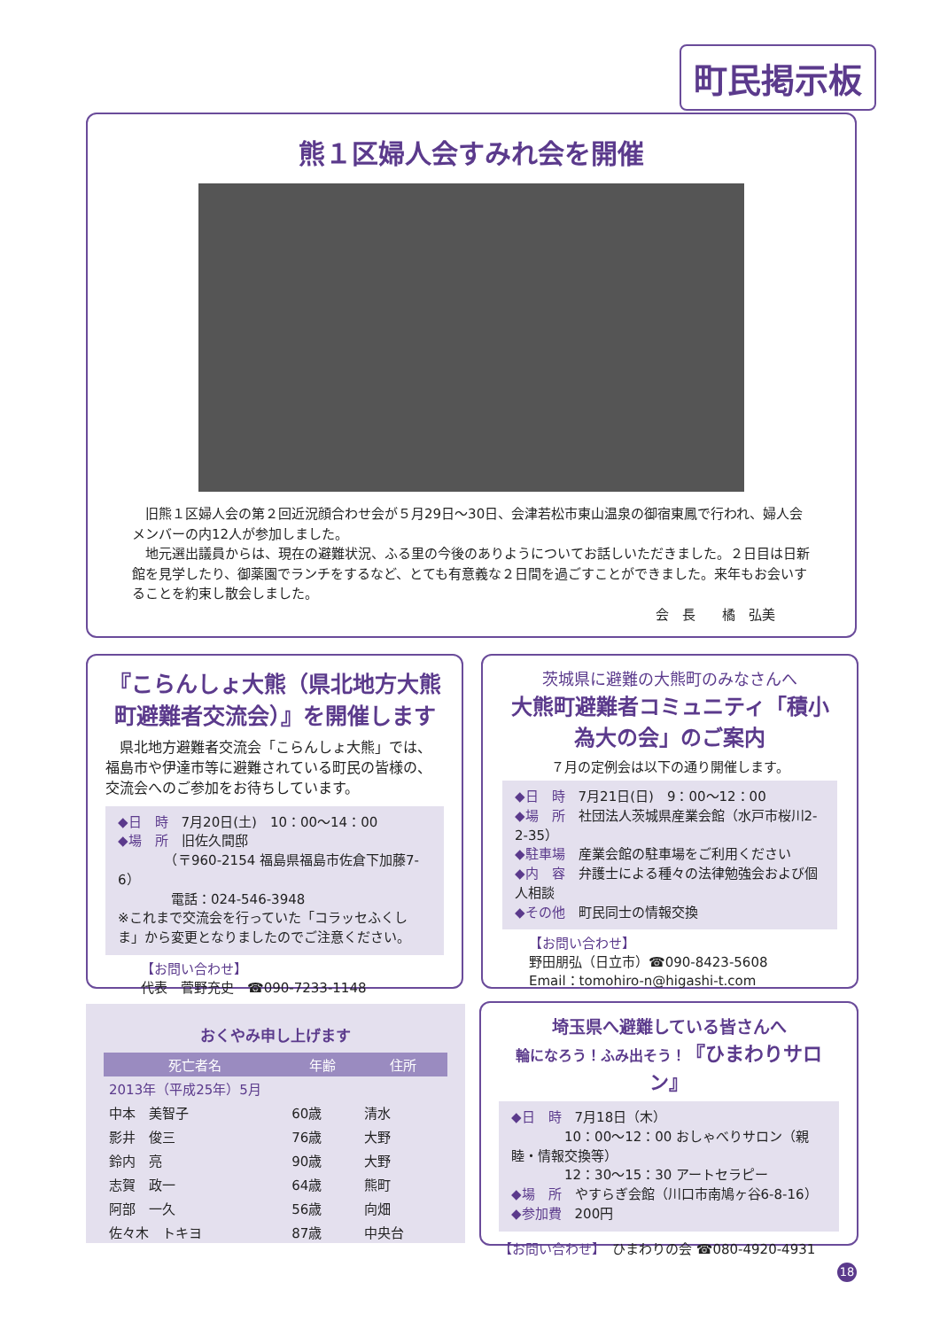町民掲示板
熊１区婦人会すみれ会を開催
　旧熊１区婦人会の第２回近況顔合わせ会が５月29日～30日、会津若松市東山温泉の御宿東鳳で行われ、婦人会メンバーの内12人が参加しました。
　地元選出議員からは、現在の避難状況、ふる里の今後のありようについてお話しいただきました。２日目は日新館を見学したり、御薬園でランチをするなど、とても有意義な２日間を過ごすことができました。来年もお会いすることを約束し散会しました。
会　長　　橘　弘美
『こらんしょ大熊（県北地方大熊町避難者交流会）』を開催します
　県北地方避難者交流会「こらんしょ大熊」では、福島市や伊達市等に避難されている町民の皆様の、交流会へのご参加をお待ちしています。
◆日　時　7月20日(土)　10：00～14：00
◆場　所　旧佐久間邸
　　　　（〒960-2154 福島県福島市佐倉下加藤7-6）
　　　　電話：024-546-3948
※これまで交流会を行っていた「コラッセふくしま」から変更となりましたのでご注意ください。
【お問い合わせ】
代表　菅野充史　☎090-7233-1148
茨城県に避難の大熊町のみなさんへ
大熊町避難者コミュニティ「積小為大の会」のご案内
７月の定例会は以下の通り開催します。
◆日　時　7月21日(日)　9：00～12：00
◆場　所　社団法人茨城県産業会館（水戸市桜川2-2-35）
◆駐車場　産業会館の駐車場をご利用ください
◆内　容　弁護士による種々の法律勉強会および個人相談
◆その他　町民同士の情報交換
【お問い合わせ】
野田朋弘（日立市）☎090-8423-5608
Email：tomohiro-n@higashi-t.com
おくやみ申し上げます
| 死亡者名 | 年齢 | 住所 |
| --- | --- | --- |
| 2013年（平成25年）5月 | | |
| 中本 美智子 | 60歳 | 清水 |
| 影井 俊三 | 76歳 | 大野 |
| 鈴内 亮 | 90歳 | 大野 |
| 志賀 政一 | 64歳 | 熊町 |
| 阿部 一久 | 56歳 | 向畑 |
| 佐々木 トキヨ | 87歳 | 中央台 |
埼玉県へ避難している皆さんへ
輪になろう！ふみ出そう！『ひまわりサロン』
◆日　時　7月18日（木）
　　　　10：00～12：00 おしゃべりサロン（親睦・情報交換等）
　　　　12：30～15：30 アートセラピー
◆場　所　やすらぎ会館（川口市南鳩ヶ谷6-8-16）
◆参加費　200円
【お問い合わせ】　ひまわりの会 ☎080-4920-4931
18